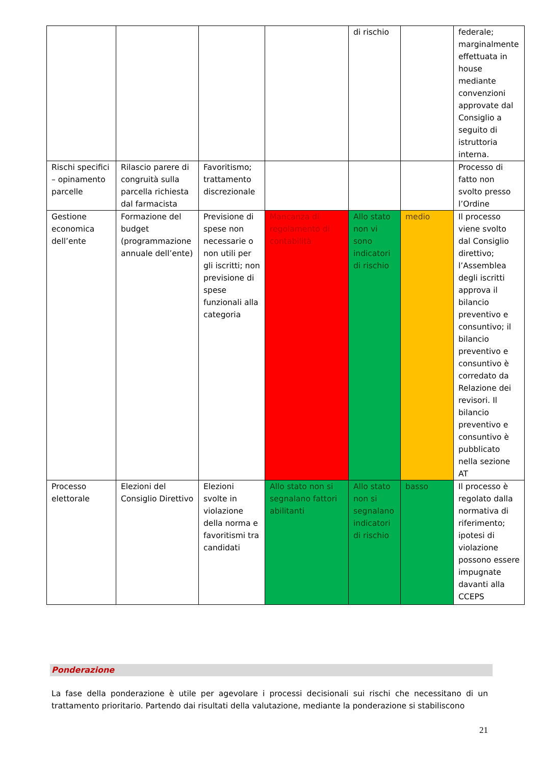| | | | | di rischio | | federale; marginalmente effettuata in house mediante convenzioni approvate dal Consiglio a seguito di istruttoria interna. |
| Rischi specifici – opinamento parcelle | Rilascio parere di congruità sulla parcella richiesta dal farmacista | Favoritismo; trattamento discrezionale | | | | Processo di fatto non svolto presso l’Ordine |
| Gestione economica dell’ente | Formazione del budget (programmazione annuale dell’ente) | Previsione di spese non necessarie o non utili per gli iscritti; non previsione di spese funzionali alla categoria | Mancanza di regolamento di contabilità | Allo stato non vi sono indicatori di rischio | medio | Il processo viene svolto dal Consiglio direttivo; l’Assemblea degli iscritti approva il bilancio preventivo e consuntivo; il bilancio preventivo e consuntivo è corredato da Relazione dei revisori. Il bilancio preventivo e consuntivo è pubblicato nella sezione AT |
| Processo elettorale | Elezioni del Consiglio Direttivo | Elezioni svolte in violazione della norma e favoritismi tra candidati | Allo stato non si segnalano fattori abilitanti | Allo stato non si segnalano indicatori di rischio | basso | Il processo è regolato dalla normativa di riferimento; ipotesi di violazione possono essere impugnate davanti alla CCEPS |
Ponderazione
La fase della ponderazione è utile per agevolare i processi decisionali sui rischi che necessitano di un trattamento prioritario. Partendo dai risultati della valutazione, mediante la ponderazione si stabiliscono
21